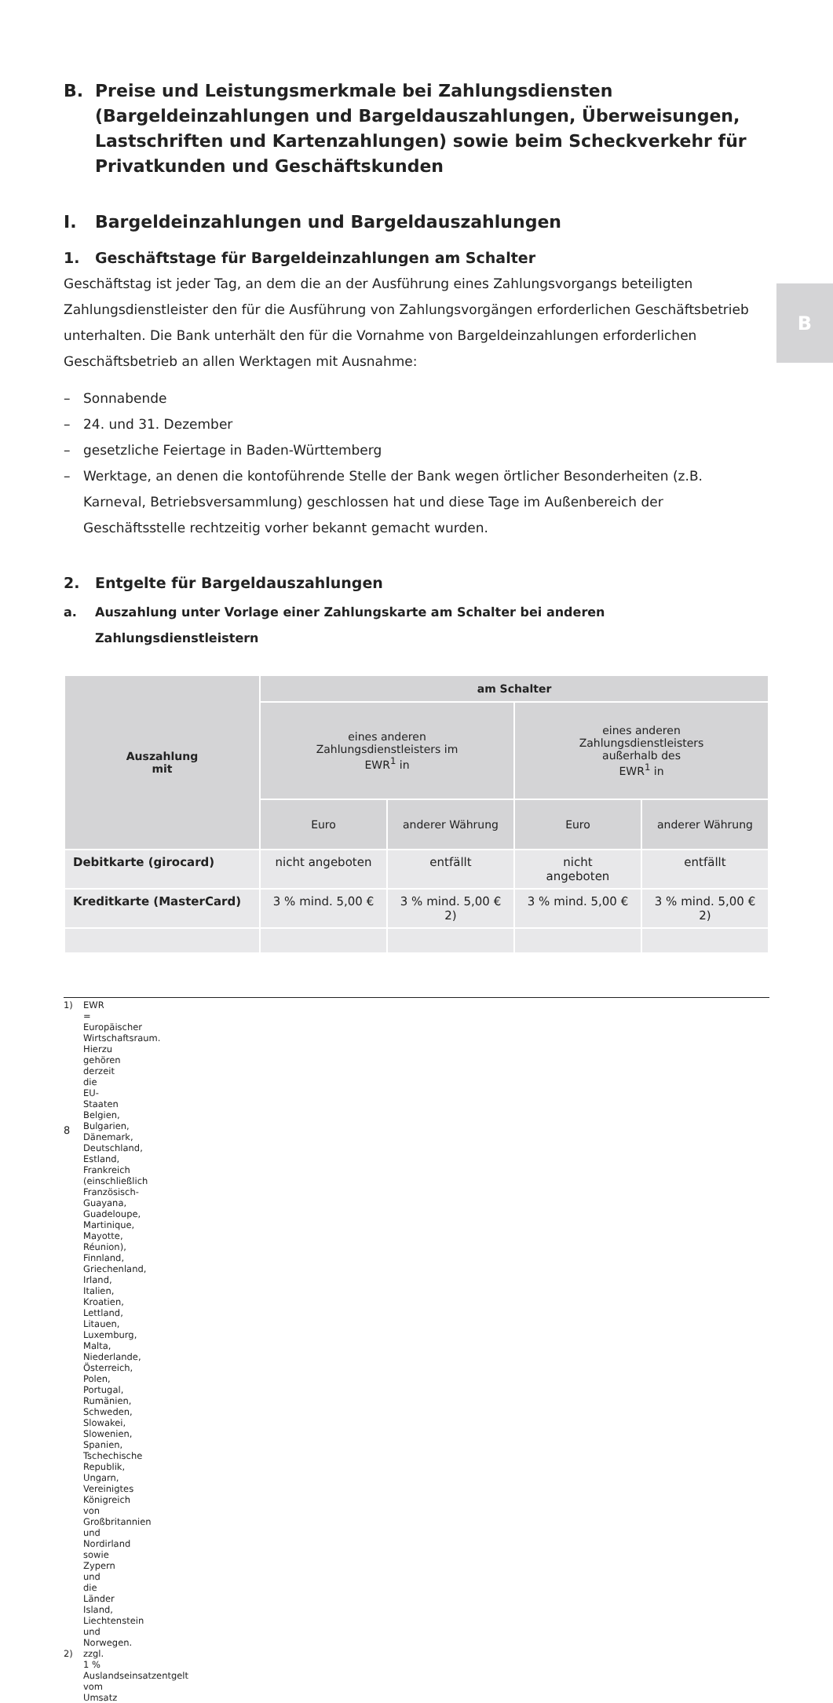B
B. Preise und Leistungsmerkmale bei Zahlungsdiensten (Bargeldeinzahlungen und Bargeldauszahlungen, Überweisungen, Lastschriften und Kartenzahlungen) sowie beim Scheckverkehr für Privatkunden und Geschäftskunden
I. Bargeldeinzahlungen und Bargeldauszahlungen
1. Geschäftstage für Bargeldeinzahlungen am Schalter
Geschäftstag ist jeder Tag, an dem die an der Ausführung eines Zahlungsvorgangs beteiligten Zahlungsdienstleister den für die Ausführung von Zahlungsvorgängen erforderlichen Geschäftsbetrieb unterhalten. Die Bank unterhält den für die Vornahme von Bargeldeinzahlungen erforderlichen Geschäftsbetrieb an allen Werktagen mit Ausnahme:
– Sonnabende
– 24. und 31. Dezember
– gesetzliche Feiertage in Baden-Württemberg
– Werktage, an denen die kontoführende Stelle der Bank wegen örtlicher Besonderheiten (z.B. Karneval, Betriebsversammlung) geschlossen hat und diese Tage im Außenbereich der Geschäftsstelle rechtzeitig vorher bekannt gemacht wurden.
2. Entgelte für Bargeldauszahlungen
a. Auszahlung unter Vorlage einer Zahlungskarte am Schalter bei anderen Zahlungsdienstleistern
| Auszahlung mit | am Schalter | | | |
| --- | --- | --- | --- | --- |
| | eines anderen Zahlungsdienstleisters im EWR<sup>1</sup> in | | eines anderen Zahlungsdienstleisters außerhalb des EWR<sup>1</sup> in | |
| | Euro | anderer Währung | Euro | anderer Währung |
| Debitkarte (girocard) | nicht angeboten | entfällt | nicht angeboten | entfällt |
| Kreditkarte (MasterCard) | 3 % mind. 5,00 € | 3 % mind. 5,00 € 2) | 3 % mind. 5,00 € | 3 % mind. 5,00 € 2) |
1) EWR = Europäischer Wirtschaftsraum. Hierzu gehören derzeit die EU-Staaten Belgien, Bulgarien, Dänemark, Deutschland, Estland, Frankreich (einschließlich Französisch-Guayana, Guadeloupe, Martinique, Mayotte, Réunion), Finnland, Griechenland, Irland, Italien, Kroatien, Lettland, Litauen, Luxemburg, Malta, Niederlande, Österreich, Polen, Portugal, Rumänien, Schweden, Slowakei, Slowenien, Spanien, Tschechische Republik, Ungarn, Vereinigtes Königreich von Großbritannien und Nordirland sowie Zypern und die Länder Island, Liechtenstein und Norwegen.
2) zzgl. 1 % Auslandseinsatzentgelt vom Umsatz
8